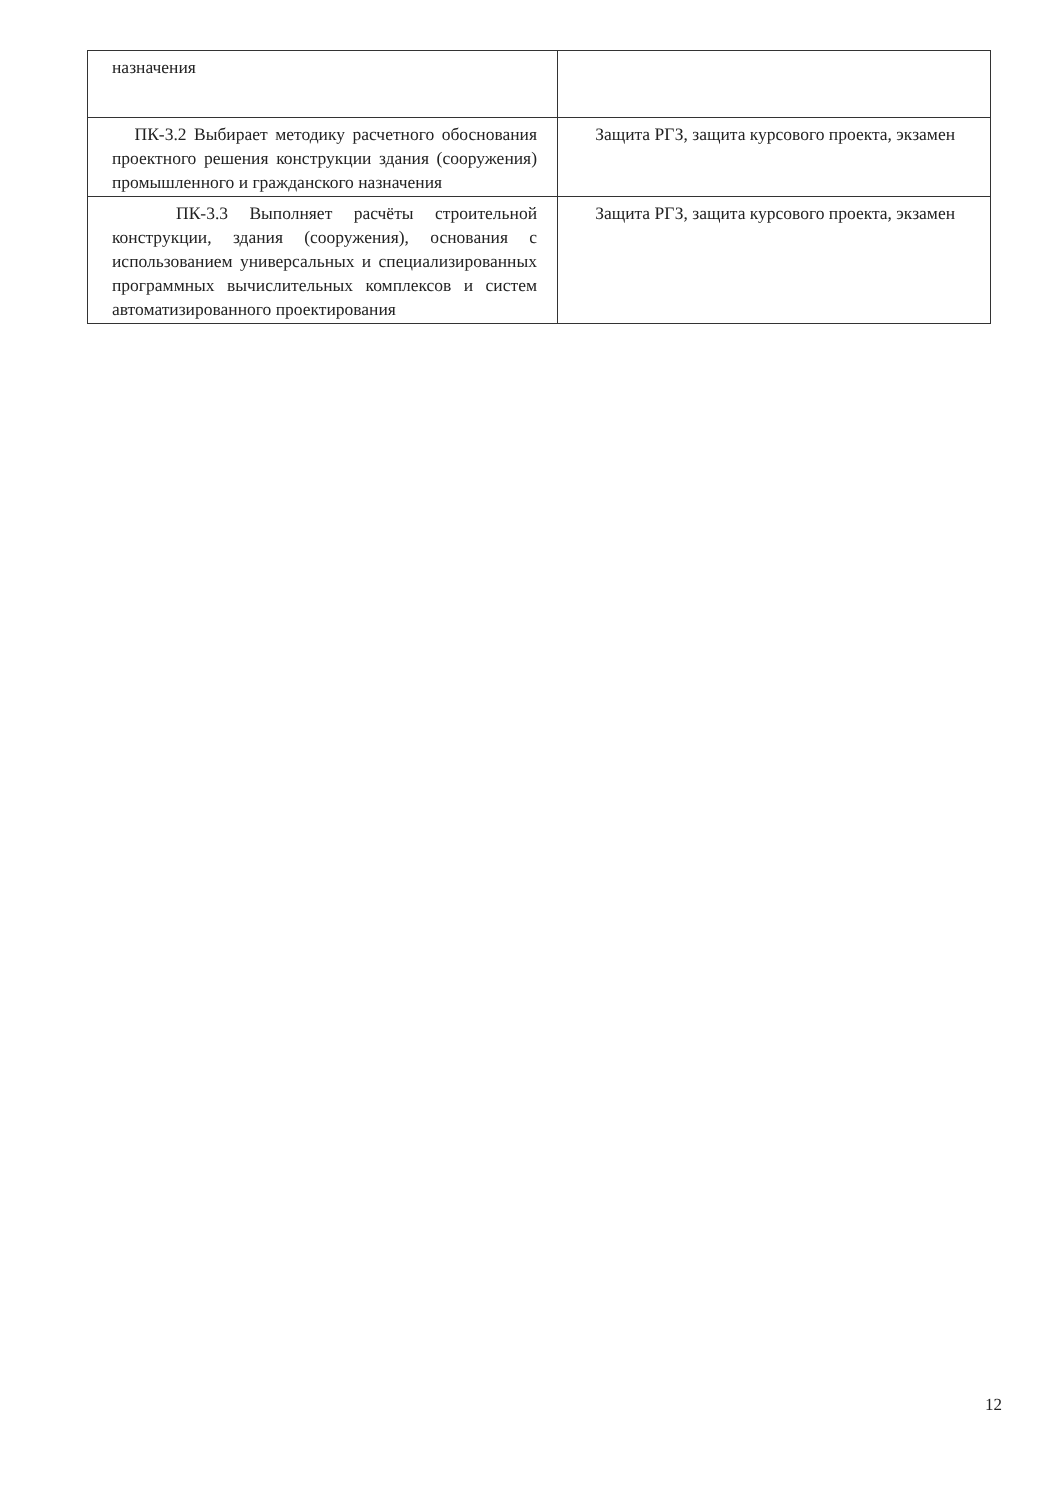| назначения | |
| ПК-3.2 Выбирает методику расчетного обоснования проектного решения конструкции здания (сооружения) промышленного и гражданского назначения | Защита РГЗ, защита курсового проекта, экзамен |
| ПК-3.3 Выполняет расчёты строительной конструкции, здания (сооружения), основания с использованием универсальных и специализированных программных вычислительных комплексов и систем автоматизированного проектирования | Защита РГЗ, защита курсового проекта, экзамен |
12